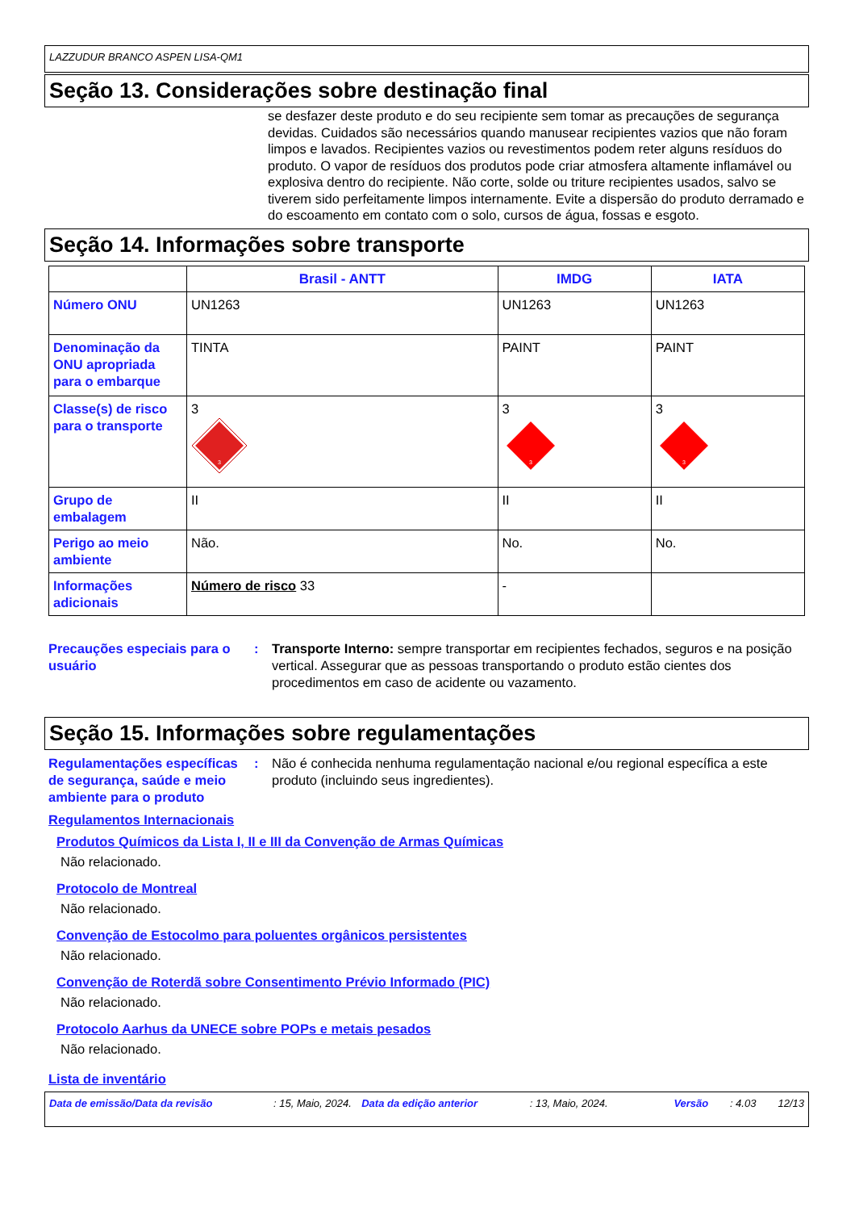LAZZUDUR BRANCO ASPEN LISA-QM1
Seção 13. Considerações sobre destinação final
se desfazer deste produto e do seu recipiente sem tomar as precauções de segurança devidas. Cuidados são necessários quando manusear recipientes vazios que não foram limpos e lavados. Recipientes vazios ou revestimentos podem reter alguns resíduos do produto. O vapor de resíduos dos produtos pode criar atmosfera altamente inflamável ou explosiva dentro do recipiente. Não corte, solde ou triture recipientes usados, salvo se tiverem sido perfeitamente limpos internamente. Evite a dispersão do produto derramado e do escoamento em contato com o solo, cursos de água, fossas e esgoto.
Seção 14. Informações sobre transporte
| | Brasil - ANTT | IMDG | IATA |
| --- | --- | --- | --- |
| Número ONU | UN1263 | UN1263 | UN1263 |
| Denominação da ONU apropriada para o embarque | TINTA | PAINT | PAINT |
| Classe(s) de risco para o transporte | 3 3 | 3 3 | 3 3 |
| Grupo de embalagem | II | II | II |
| Perigo ao meio ambiente | Não. | No. | No. |
| Informações adicionais | Número de risco 33 | - | |
Precauções especiais para o usuário
: Transporte Interno: sempre transportar em recipientes fechados, seguros e na posição vertical. Assegurar que as pessoas transportando o produto estão cientes dos procedimentos em caso de acidente ou vazamento.
Seção 15. Informações sobre regulamentações
Regulamentações específicas de segurança, saúde e meio ambiente para o produto
: Não é conhecida nenhuma regulamentação nacional e/ou regional específica a este produto (incluindo seus ingredientes).
Regulamentos Internacionais
Produtos Químicos da Lista I, II e III da Convenção de Armas Químicas
Não relacionado.
Protocolo de Montreal
Não relacionado.
Convenção de Estocolmo para poluentes orgânicos persistentes
Não relacionado.
Convenção de Roterdã sobre Consentimento Prévio Informado (PIC)
Não relacionado.
Protocolo Aarhus da UNECE sobre POPs e metais pesados
Não relacionado.
Lista de inventário
Data de emissão/Data da revisão: 15, Maio, 2024. Data da edição anterior: 13, Maio, 2024. Versão: 4.03 12/13